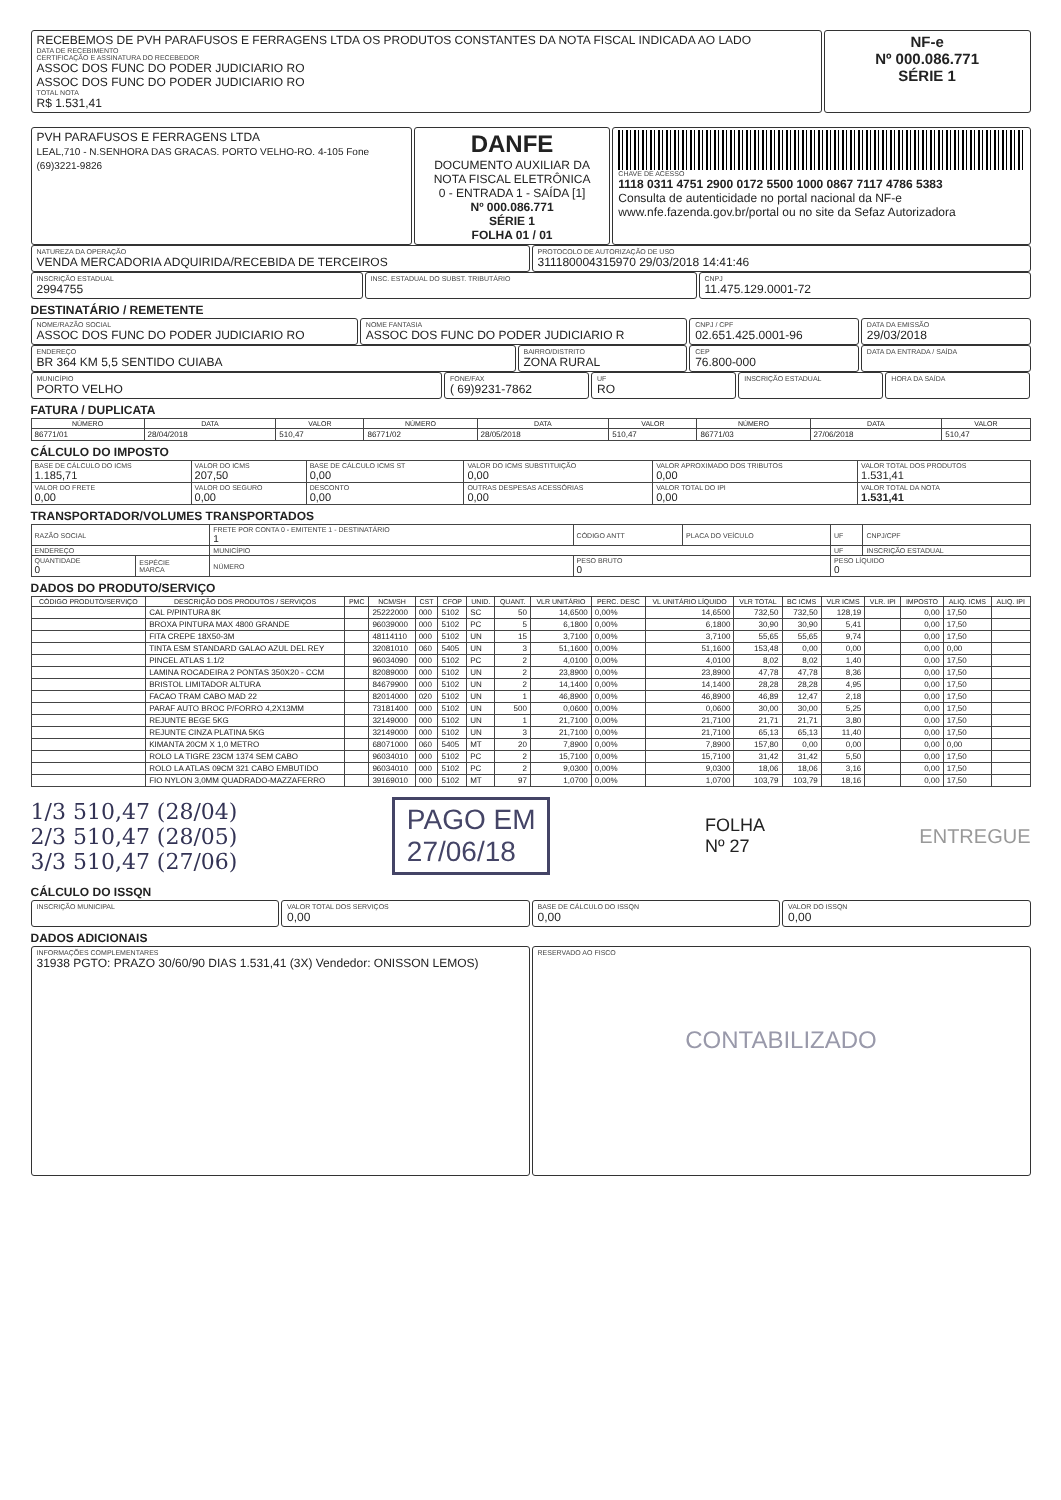RECEBEMOS DE PVH PARAFUSOS E FERRAGENS LTDA OS PRODUTOS CONSTANTES DA NOTA FISCAL INDICADA AO LADO
DATA DE RECEBIMENTO
CERTIFICAÇÃO E ASSINATURA DO RECEBEDOR
ASSOC DOS FUNC DO PODER JUDICIARIO RO
ASSOC DOS FUNC DO PODER JUDICIARIO RO
TOTAL NOTA
R$ 1.531,41
NF-e
Nº 000.086.771
SÉRIE 1
PVH PARAFUSOS E FERRAGENS LTDA
LEAL,710 - N.SENHORA DAS GRACAS. PORTO VELHO-RO. 4-105 Fone (69)3221-9826
DANFE
DOCUMENTO AUXILIAR DA NOTA FISCAL ELETRÔNICA
0 - ENTRADA 1 - SAÍDA [1]
Nº 000.086.771
SÉRIE 1
FOLHA 01 / 01
CHAVE DE ACESSO
1118 0311 4751 2900 0172 5500 1000 0867 7117 4786 5383
Consulta de autenticidade no portal nacional da NF-e www.nfe.fazenda.gov.br/portal ou no site da Sefaz Autorizadora
NATUREZA DA OPERAÇÃO
VENDA MERCADORIA ADQUIRIDA/RECEBIDA DE TERCEIROS
PROTOCOLO DE AUTORIZAÇÃO DE USO
311180004315970 29/03/2018 14:41:46
INSCRIÇÃO ESTADUAL
2994755
INSC. ESTADUAL DO SUBST. TRIBUTÁRIO
CNPJ
11.475.129.0001-72
DESTINATÁRIO / REMETENTE
NOME/RAZÃO SOCIAL
ASSOC DOS FUNC DO PODER JUDICIARIO RO
NOME FANTASIA
ASSOC DOS FUNC DO PODER JUDICIARIO R
CNPJ / CPF
02.651.425.0001-96
DATA DA EMISSÃO
29/03/2018
ENDEREÇO
BR 364 KM 5,5 SENTIDO CUIABA
BAIRRO/DISTRITO
ZONA RURAL
CEP
76.800-000
DATA DA ENTRADA / SAÍDA
MUNICÍPIO
PORTO VELHO
FONE/FAX
( 69)9231-7862
UF
RO
INSCRIÇÃO ESTADUAL HORA DA SAÍDA
FATURA / DUPLICATA
| NÚMERO | DATA | VALOR | NÚMERO | DATA | VALOR | NÚMERO | DATA | VALOR |
| --- | --- | --- | --- | --- | --- | --- | --- | --- |
| 86771/01 | 28/04/2018 | 510,47 | 86771/02 | 28/05/2018 | 510,47 | 86771/03 | 27/06/2018 | 510,47 |
CÁLCULO DO IMPOSTO
| BASE DE CÁLCULO DO ICMS 1.185,71 | VALOR DO ICMS 207,50 | BASE DE CÁLCULO ICMS ST 0,00 | VALOR DO ICMS SUBSTITUIÇÃO 0,00 | VALOR APROXIMADO DOS TRIBUTOS 0,00 | VALOR TOTAL DOS PRODUTOS 1.531,41 |
| VALOR DO FRETE 0,00 | VALOR DO SEGURO 0,00 | DESCONTO 0,00 | OUTRAS DESPESAS ACESSÓRIAS 0,00 | VALOR TOTAL DO IPI 0,00 | VALOR TOTAL DA NOTA 1.531,41 |
TRANSPORTADOR/VOLUMES TRANSPORTADOS
| RAZÃO SOCIAL | | FRETE POR CONTA 0 - EMITENTE 1 - DESTINATÁRIO 1 | CÓDIGO ANTT | PLACA DO VEÍCULO | UF | CNPJ/CPF |
| ENDEREÇO | | MUNICÍPIO | | | UF | INSCRIÇÃO ESTADUAL |
| QUANTIDADE 0 | ESPÉCIE MARCA | NÚMERO | PESO BRUTO 0 | | PESO LÍQUIDO 0 | |
DADOS DO PRODUTO/SERVIÇO
| CÓDIGO PRODUTO/SERVIÇO | DESCRIÇÃO DOS PRODUTOS / SERVIÇOS | PMC | NCM/SH | CST | CFOP | UNID. | QUANT. | VLR UNITÁRIO | PERC. DESC | VL UNITÁRIO LÍQUIDO | VLR TOTAL | BC ICMS | VLR ICMS | VLR. IPI | IMPOSTO | ALIQ. ICMS | ALIQ. IPI |
| --- | --- | --- | --- | --- | --- | --- | --- | --- | --- | --- | --- | --- | --- | --- | --- | --- | --- |
| | CAL P/PINTURA 8K | | 25222000 | 000 | 5102 | SC | 50 | 14,6500 | 0,00% | 14,6500 | 732,50 | 732,50 | 128,19 | | 0,00 | 17,50 | |
| | BROXA PINTURA MAX 4800 GRANDE | | 96039000 | 000 | 5102 | PC | 5 | 6,1800 | 0,00% | 6,1800 | 30,90 | 30,90 | 5,41 | | 0,00 | 17,50 | |
| | FITA CREPE 18X50-3M | | 48114110 | 000 | 5102 | UN | 15 | 3,7100 | 0,00% | 3,7100 | 55,65 | 55,65 | 9,74 | | 0,00 | 17,50 | |
| | TINTA ESM STANDARD GALAO AZUL DEL REY | | 32081010 | 060 | 5405 | UN | 3 | 51,1600 | 0,00% | 51,1600 | 153,48 | 0,00 | 0,00 | | 0,00 | 0,00 | |
| | PINCEL ATLAS 1.1/2 | | 96034090 | 000 | 5102 | PC | 2 | 4,0100 | 0,00% | 4,0100 | 8,02 | 8,02 | 1,40 | | 0,00 | 17,50 | |
| | LAMINA ROCADEIRA 2 PONTAS 350X20 - CCM | | 82089000 | 000 | 5102 | UN | 2 | 23,8900 | 0,00% | 23,8900 | 47,78 | 47,78 | 8,36 | | 0,00 | 17,50 | |
| | BRISTOL LIMITADOR ALTURA | | 84679900 | 000 | 5102 | UN | 2 | 14,1400 | 0,00% | 14,1400 | 28,28 | 28,28 | 4,95 | | 0,00 | 17,50 | |
| | FACAO TRAM CABO MAD 22 | | 82014000 | 020 | 5102 | UN | 1 | 46,8900 | 0,00% | 46,8900 | 46,89 | 12,47 | 2,18 | | 0,00 | 17,50 | |
| | PARAF AUTO BROC P/FORRO 4,2X13MM | | 73181400 | 000 | 5102 | UN | 500 | 0,0600 | 0,00% | 0,0600 | 30,00 | 30,00 | 5,25 | | 0,00 | 17,50 | |
| | REJUNTE BEGE 5KG | | 32149000 | 000 | 5102 | UN | 1 | 21,7100 | 0,00% | 21,7100 | 21,71 | 21,71 | 3,80 | | 0,00 | 17,50 | |
| | REJUNTE CINZA PLATINA 5KG | | 32149000 | 000 | 5102 | UN | 3 | 21,7100 | 0,00% | 21,7100 | 65,13 | 65,13 | 11,40 | | 0,00 | 17,50 | |
| | KIMANTA 20CM X 1,0 METRO | | 68071000 | 060 | 5405 | MT | 20 | 7,8900 | 0,00% | 7,8900 | 157,80 | 0,00 | 0,00 | | 0,00 | 0,00 | |
| | ROLO LA TIGRE 23CM 1374 SEM CABO | | 96034010 | 000 | 5102 | PC | 2 | 15,7100 | 0,00% | 15,7100 | 31,42 | 31,42 | 5,50 | | 0,00 | 17,50 | |
| | ROLO LA ATLAS 09CM 321 CABO EMBUTIDO | | 96034010 | 000 | 5102 | PC | 2 | 9,0300 | 0,00% | 9,0300 | 18,06 | 18,06 | 3,16 | | 0,00 | 17,50 | |
| | FIO NYLON 3,0MM QUADRADO-MAZZAFERRO | | 39169010 | 000 | 5102 | MT | 97 | 1,0700 | 0,00% | 1,0700 | 103,79 | 103,79 | 18,16 | | 0,00 | 17,50 | |
1/3 510,47 (28/04)
2/3 510,47 (28/05)
3/3 510,47 (27/06)
PAGO EM
27/06/18
FOLHA
Nº 27
ENTREGUE
CÁLCULO DO ISSQN
INSCRIÇÃO MUNICIPAL VALOR TOTAL DOS SERVIÇOS
0,00
BASE DE CÁLCULO DO ISSQN
0,00
VALOR DO ISSQN
0,00
DADOS ADICIONAIS
INFORMAÇÕES COMPLEMENTARES
31938 PGTO: PRAZO 30/60/90 DIAS 1.531,41 (3X) Vendedor: ONISSON LEMOS)
RESERVADO AO FISCO
CONTABILIZADO